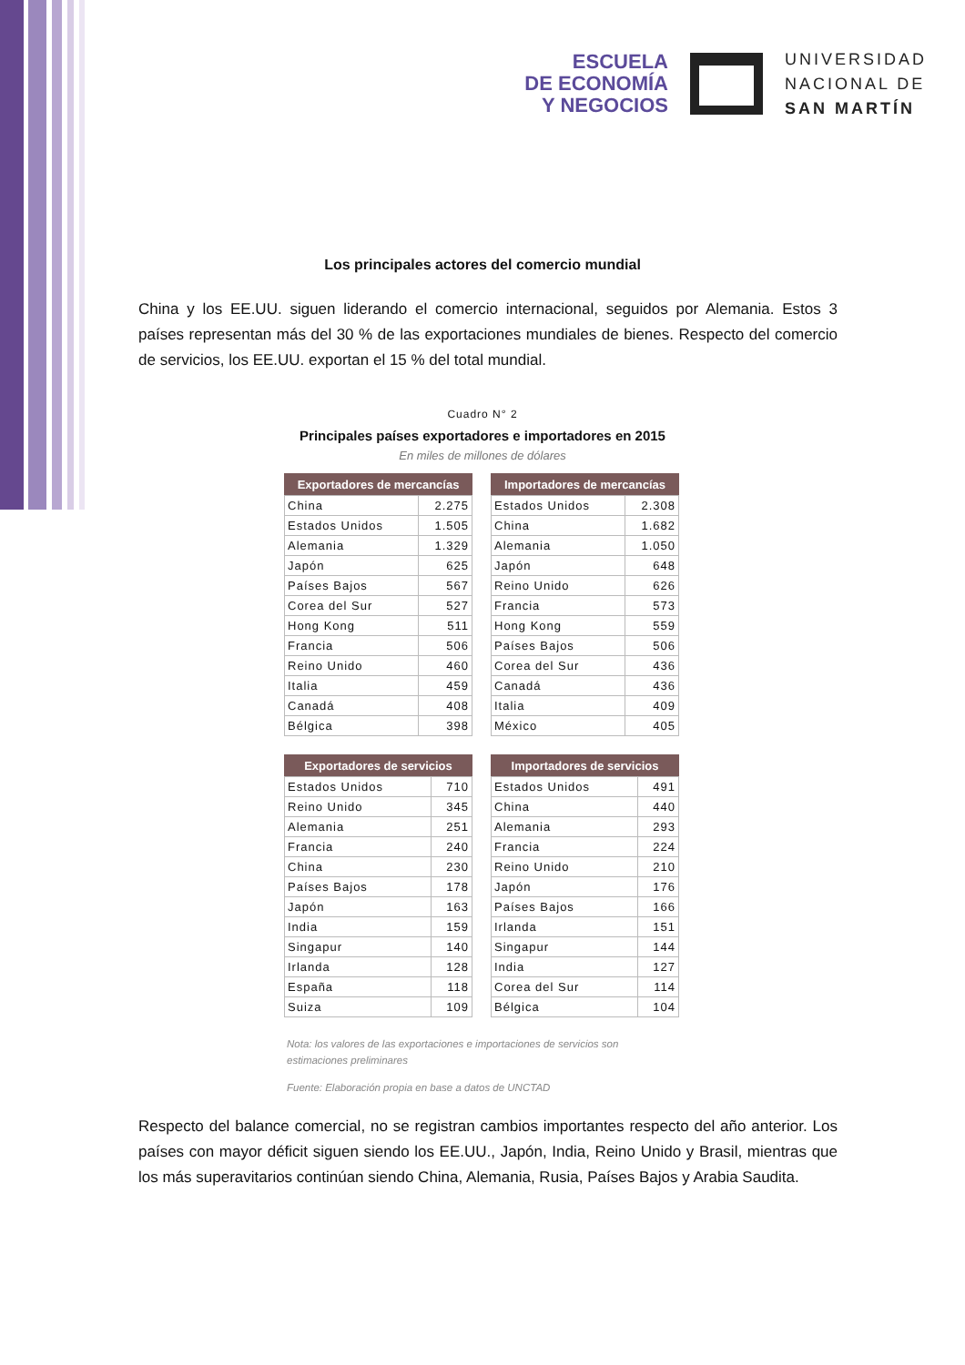ESCUELA
DE ECONOMÍA
Y NEGOCIOS
UNIVERSIDAD
NACIONAL DE
SAN MARTÍN
Los principales actores del comercio mundial
China y los EE.UU. siguen liderando el comercio internacional, seguidos por Alemania. Estos 3 países representan más del 30 % de las exportaciones mundiales de bienes. Respecto del comercio de servicios, los EE.UU. exportan el 15 % del total mundial.
Cuadro N° 2
Principales países exportadores e importadores en 2015
En miles de millones de dólares
| Exportadores de mercancías | |
| --- | --- |
| China | 2.275 |
| Estados Unidos | 1.505 |
| Alemania | 1.329 |
| Japón | 625 |
| Países Bajos | 567 |
| Corea del Sur | 527 |
| Hong Kong | 511 |
| Francia | 506 |
| Reino Unido | 460 |
| Italia | 459 |
| Canadá | 408 |
| Bélgica | 398 |
| Exportadores de servicios | |
| --- | --- |
| Estados Unidos | 710 |
| Reino Unido | 345 |
| Alemania | 251 |
| Francia | 240 |
| China | 230 |
| Países Bajos | 178 |
| Japón | 163 |
| India | 159 |
| Singapur | 140 |
| Irlanda | 128 |
| España | 118 |
| Suiza | 109 |
| Importadores de mercancías | |
| --- | --- |
| Estados Unidos | 2.308 |
| China | 1.682 |
| Alemania | 1.050 |
| Japón | 648 |
| Reino Unido | 626 |
| Francia | 573 |
| Hong Kong | 559 |
| Países Bajos | 506 |
| Corea del Sur | 436 |
| Canadá | 436 |
| Italia | 409 |
| México | 405 |
| Importadores de servicios | |
| --- | --- |
| Estados Unidos | 491 |
| China | 440 |
| Alemania | 293 |
| Francia | 224 |
| Reino Unido | 210 |
| Japón | 176 |
| Países Bajos | 166 |
| Irlanda | 151 |
| Singapur | 144 |
| India | 127 |
| Corea del Sur | 114 |
| Bélgica | 104 |
Nota: los valores de las exportaciones e importaciones de servicios son estimaciones preliminares
Fuente: Elaboración propia en base a datos de UNCTAD
Respecto del balance comercial, no se registran cambios importantes respecto del año anterior. Los países con mayor déficit siguen siendo los EE.UU., Japón, India, Reino Unido y Brasil, mientras que los más superavitarios continúan siendo China, Alemania, Rusia, Países Bajos y Arabia Saudita.